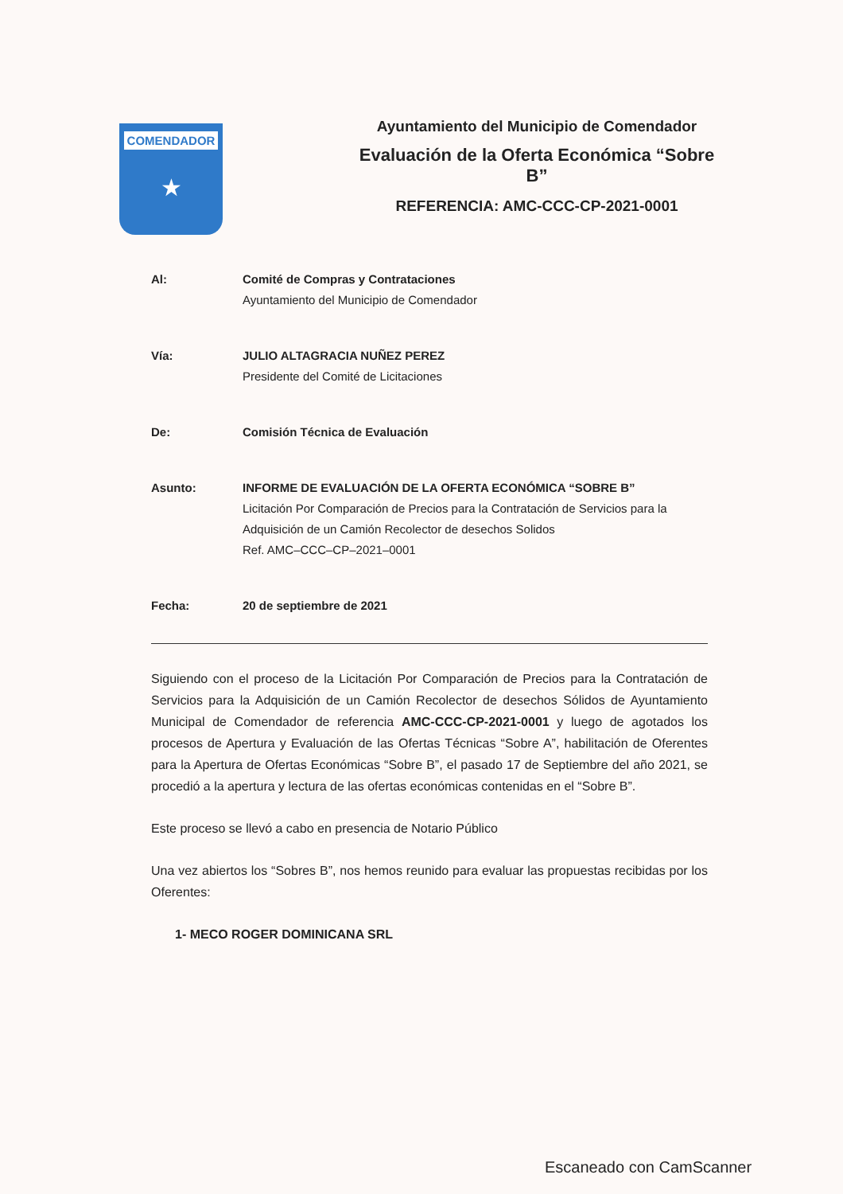COMENDADOR
★
Ayuntamiento del Municipio de Comendador
Evaluación de la Oferta Económica “Sobre B”
REFERENCIA: AMC-CCC-CP-2021-0001
Al: Comité de Compras y Contrataciones
Ayuntamiento del Municipio de Comendador
Vía: JULIO ALTAGRACIA NUÑEZ PEREZ
Presidente del Comité de Licitaciones
De: Comisión Técnica de Evaluación
Asunto: INFORME DE EVALUACIÓN DE LA OFERTA ECONÓMICA “SOBRE B”
Licitación Por Comparación de Precios para la Contratación de Servicios para la Adquisición de un Camión Recolector de desechos Solidos
Ref. AMC–CCC–CP–2021–0001
Fecha: 20 de septiembre de 2021
Siguiendo con el proceso de la Licitación Por Comparación de Precios para la Contratación de Servicios para la Adquisición de un Camión Recolector de desechos Sólidos de Ayuntamiento Municipal de Comendador de referencia AMC-CCC-CP-2021-0001 y luego de agotados los procesos de Apertura y Evaluación de las Ofertas Técnicas “Sobre A”, habilitación de Oferentes para la Apertura de Ofertas Económicas “Sobre B”, el pasado 17 de Septiembre del año 2021, se procedió a la apertura y lectura de las ofertas económicas contenidas en el “Sobre B”.
Este proceso se llevó a cabo en presencia de Notario Público
Una vez abiertos los “Sobres B”, nos hemos reunido para evaluar las propuestas recibidas por los Oferentes:
1- MECO ROGER DOMINICANA SRL
Escaneado con CamScanner